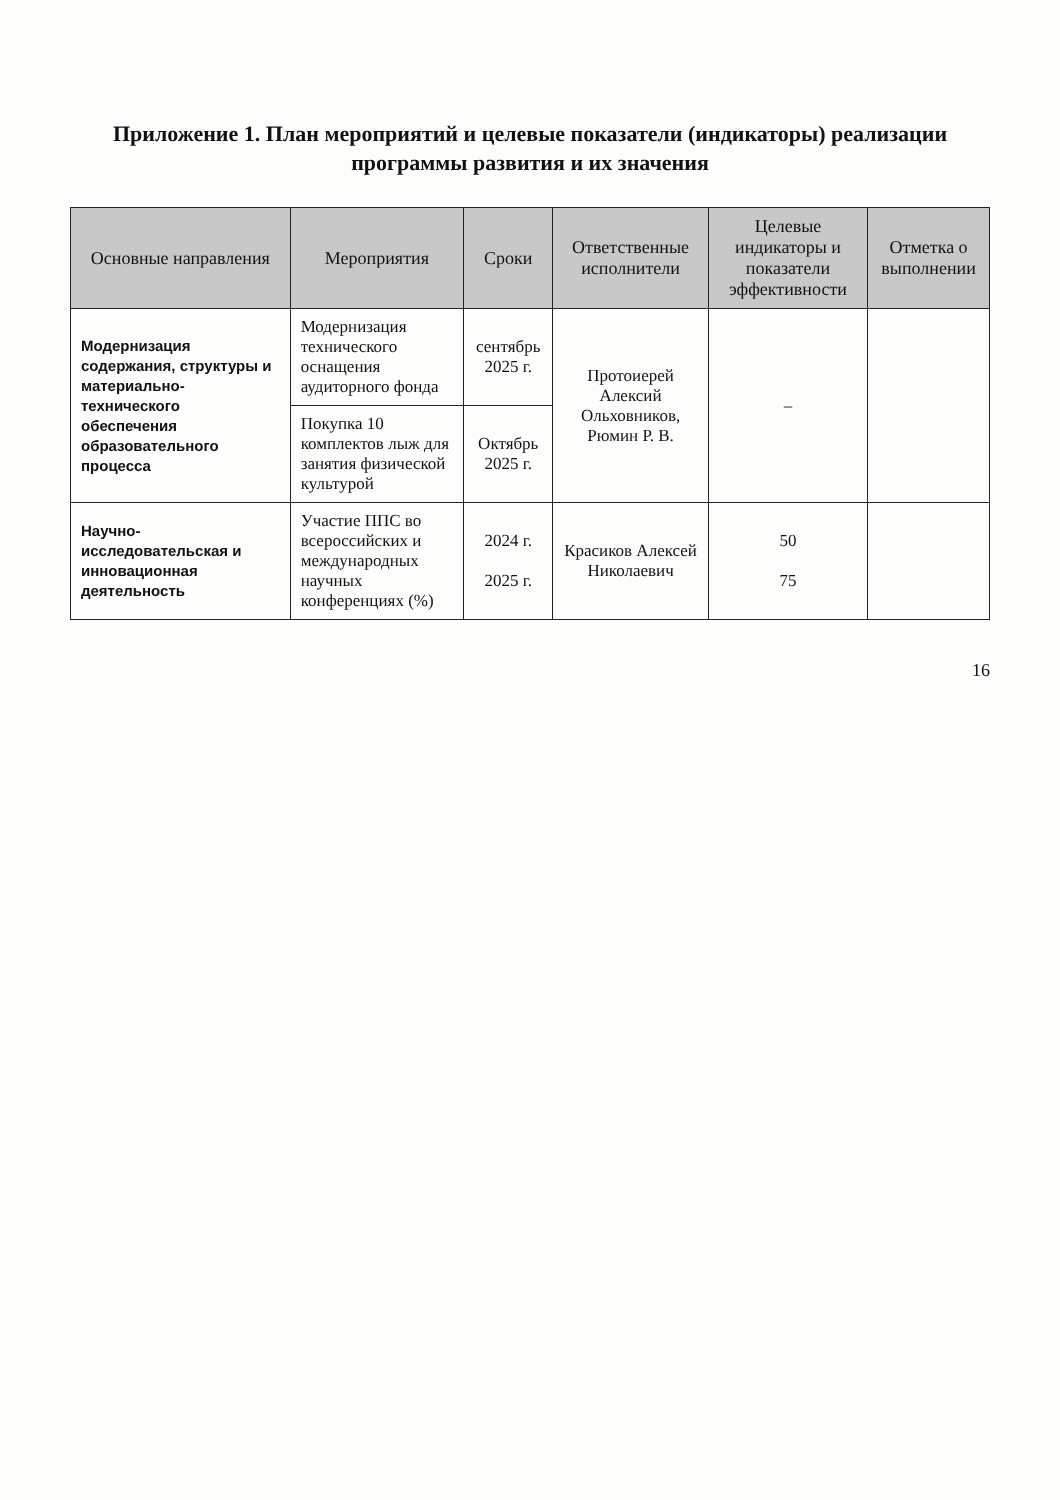Приложение 1. План мероприятий и целевые показатели (индикаторы) реализации программы развития и их значения
| Основные направления | Мероприятия | Сроки | Ответственные исполнители | Целевые индикаторы и показатели эффективности | Отметка о выполнении |
| --- | --- | --- | --- | --- | --- |
| Модернизация содержания, структуры и материально-технического обеспечения образовательного процесса | Модернизация технического оснащения аудиторного фонда | сентябрь 2025 г. | Протоиерей Алексий Ольховников, Рюмин Р. В. | – | |
| | Покупка 10 комплектов лыж для занятия физической культурой | Октябрь 2025 г. | | | |
| Научно-исследовательская и инновационная деятельность | Участие ППС во всероссийских и международных научных конференциях (%) | 2024 г. 2025 г. | Красиков Алексей Николаевич | 50 75 | |
16